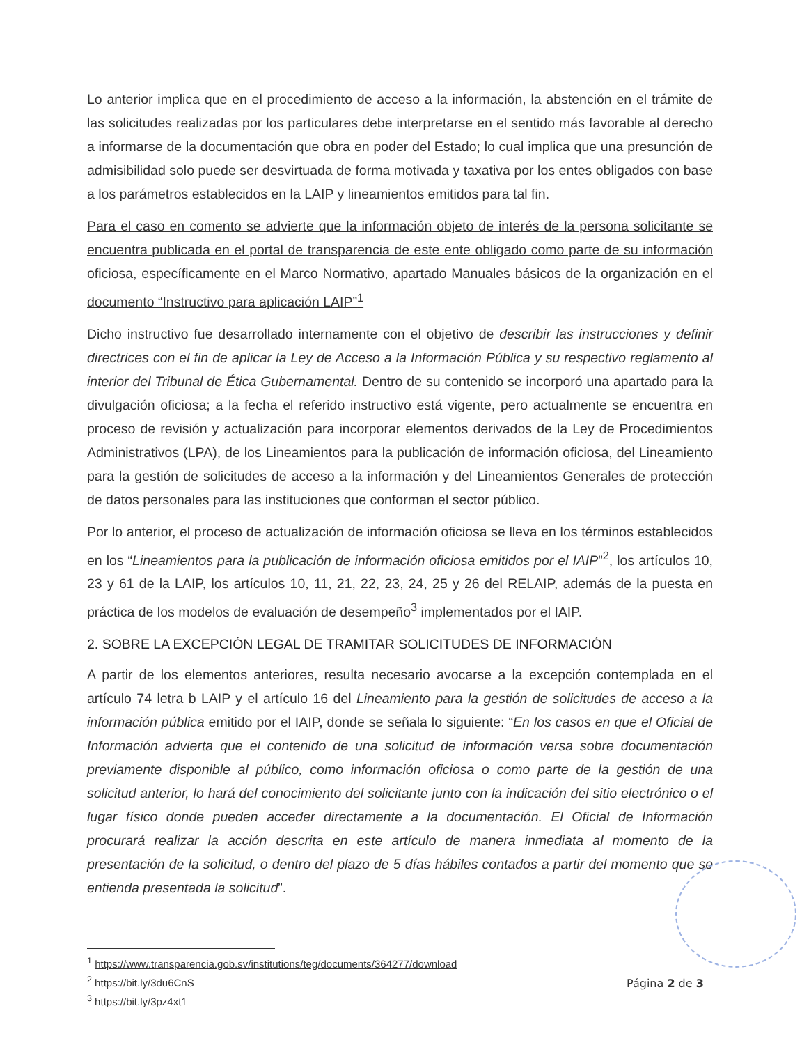Lo anterior implica que en el procedimiento de acceso a la información, la abstención en el trámite de las solicitudes realizadas por los particulares debe interpretarse en el sentido más favorable al derecho a informarse de la documentación que obra en poder del Estado; lo cual implica que una presunción de admisibilidad solo puede ser desvirtuada de forma motivada y taxativa por los entes obligados con base a los parámetros establecidos en la LAIP y lineamientos emitidos para tal fin.
Para el caso en comento se advierte que la información objeto de interés de la persona solicitante se encuentra publicada en el portal de transparencia de este ente obligado como parte de su información oficiosa, específicamente en el Marco Normativo, apartado Manuales básicos de la organización en el documento “Instructivo para aplicación LAIP”<sup>1</sup>
Dicho instructivo fue desarrollado internamente con el objetivo de describir las instrucciones y definir directrices con el fin de aplicar la Ley de Acceso a la Información Pública y su respectivo reglamento al interior del Tribunal de Ética Gubernamental. Dentro de su contenido se incorporó una apartado para la divulgación oficiosa; a la fecha el referido instructivo está vigente, pero actualmente se encuentra en proceso de revisión y actualización para incorporar elementos derivados de la Ley de Procedimientos Administrativos (LPA), de los Lineamientos para la publicación de información oficiosa, del Lineamiento para la gestión de solicitudes de acceso a la información y del Lineamientos Generales de protección de datos personales para las instituciones que conforman el sector público.
Por lo anterior, el proceso de actualización de información oficiosa se lleva en los términos establecidos en los “Lineamientos para la publicación de información oficiosa emitidos por el IAIP”<sup>2</sup>, los artículos 10, 23 y 61 de la LAIP, los artículos 10, 11, 21, 22, 23, 24, 25 y 26 del RELAIP, además de la puesta en práctica de los modelos de evaluación de desempeño<sup>3</sup> implementados por el IAIP.
2. SOBRE LA EXCEPCIÓN LEGAL DE TRAMITAR SOLICITUDES DE INFORMACIÓN
A partir de los elementos anteriores, resulta necesario avocarse a la excepción contemplada en el artículo 74 letra b LAIP y el artículo 16 del Lineamiento para la gestión de solicitudes de acceso a la información pública emitido por el IAIP, donde se señala lo siguiente: “En los casos en que el Oficial de Información advierta que el contenido de una solicitud de información versa sobre documentación previamente disponible al público, como información oficiosa o como parte de la gestión de una solicitud anterior, lo hará del conocimiento del solicitante junto con la indicación del sitio electrónico o el lugar físico donde pueden acceder directamente a la documentación. El Oficial de Información procurará realizar la acción descrita en este artículo de manera inmediata al momento de la presentación de la solicitud, o dentro del plazo de 5 días hábiles contados a partir del momento que se entienda presentada la solicitud”.
<sup>1</sup> https://www.transparencia.gob.sv/institutions/teg/documents/364277/download
<sup>2</sup> https://bit.ly/3du6CnS
<sup>3</sup> https://bit.ly/3pz4xt1
Página 2 de 3